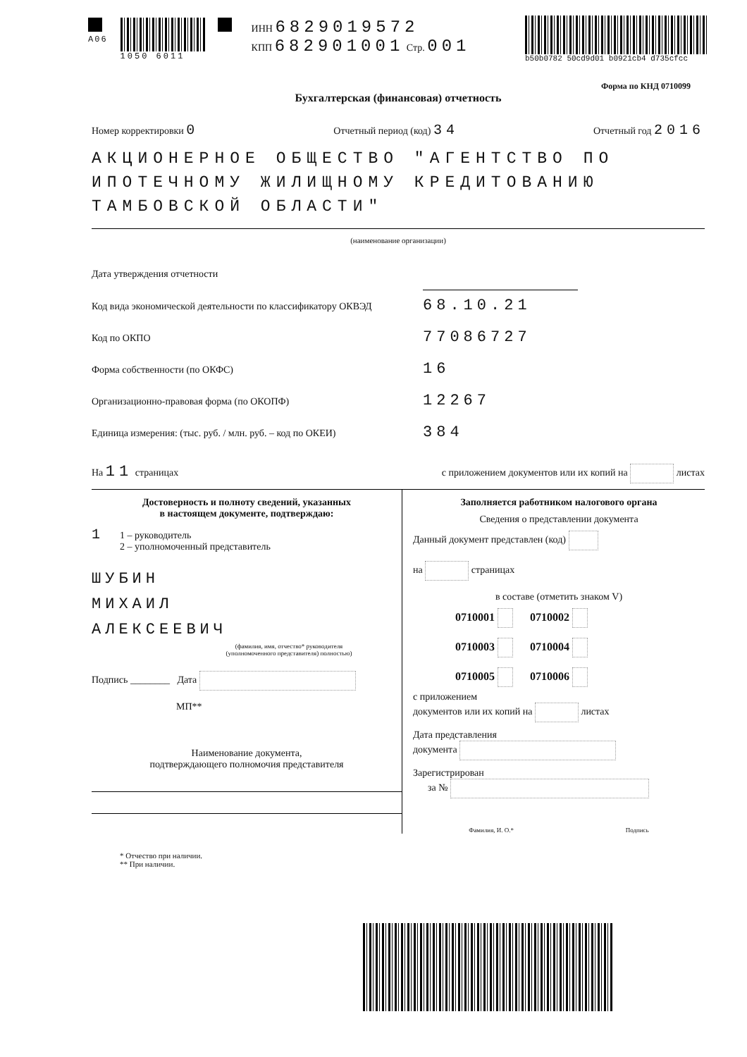A06 1050 6011
ИНН 6829019572
КПП 682901001 Стр. 001
b50b0782 50cd9d01 b0921cb4 d735cfcc
Форма по КНД 0710099
Бухгалтерская (финансовая) отчетность
Номер корректировки 0 Отчетный период (код) 34 Отчетный год 2016
АКЦИОНЕРНОЕ ОБЩЕСТВО "АГЕНТСТВО ПО ИПОТЕЧНОМУ ЖИЛИЩНОМУ КРЕДИТОВАНИЮ ТАМБОВСКОЙ ОБЛАСТИ"
(наименование организации)
Дата утверждения отчетности
Код вида экономической деятельности по классификатору ОКВЭД 68.10.21
Код по ОКПО 77086727
Форма собственности (по ОКФС) 16
Организационно-правовая форма (по ОКОПФ) 12267
Единица измерения: (тыс. руб. / млн. руб. – код по ОКЕИ) 384
На 11 страницах с приложением документов или их копий на листах
Достоверность и полноту сведений, указанных
в настоящем документе, подтверждаю:
1 1 – руководитель
2 – уполномоченный представитель
ШУБИН
МИХАИЛ
АЛЕКСЕЕВИЧ
(фамилия, имя, отчество* руководителя
(уполномоченного представителя) полностью)
Подпись ________ Дата
МП**
Наименование документа,
подтверждающего полномочия представителя
Заполняется работником налогового органа
Сведения о представлении документа
Данный документ представлен (код)
на страницах
в составе (отметить знаком V)
0710001 0710002
0710003 0710004
0710005 0710006
с приложением
документов или их копий на листах
Дата представления
документа
Зарегистрирован
за №
Фамилия, И. О.* Подпись
* Отчество при наличии.
** При наличии.